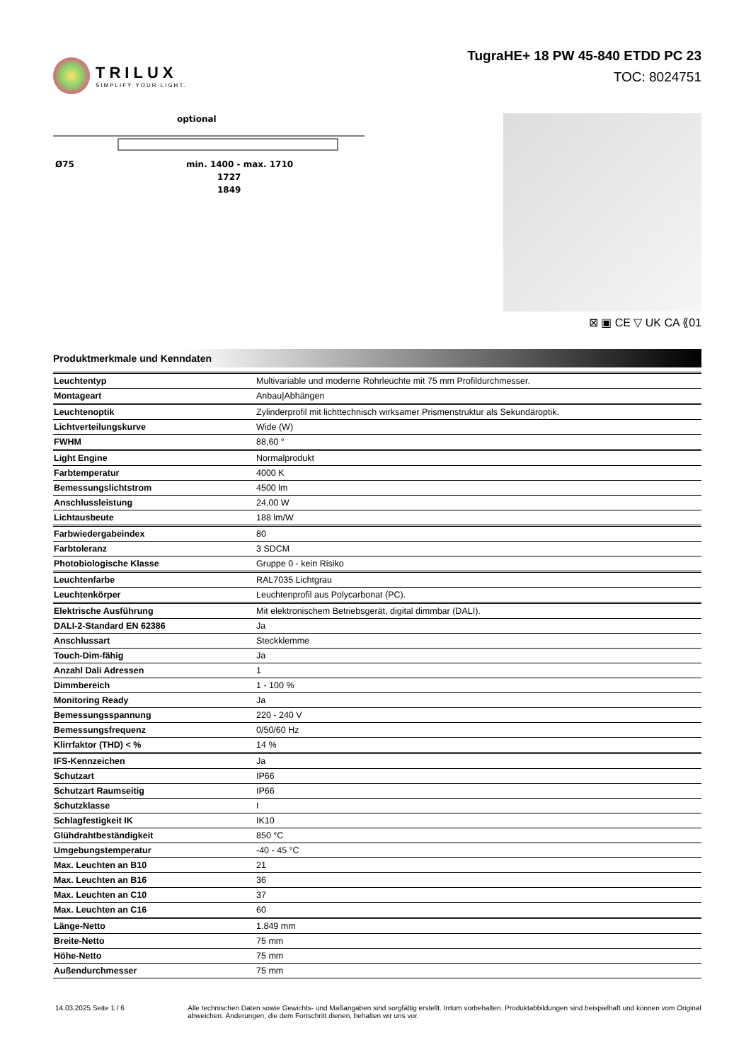TRILUX
SIMPLIFY YOUR LIGHT.
TugraHE+ 18 PW 45-840 ETDD PC 23
TOC: 8024751
optional
Ø75
min. 1400 - max. 1710
1727
1849
⊠ ▣ CE ▽ UK CA ⟪01
Produktmerkmale und Kenndaten
| Leuchtentyp | Multivariable und moderne Rohrleuchte mit 75 mm Profildurchmesser. |
| Montageart | Anbau/Abhängen |
| Leuchtenoptik | Zylinderprofil mit lichttechnisch wirksamer Prismenstruktur als Sekundäroptik. |
| Lichtverteilungskurve | Wide (W) |
| FWHM | 88,60 ° |
| Light Engine | Normalprodukt |
| Farbtemperatur | 4000 K |
| Bemessungslichtstrom | 4500 lm |
| Anschlussleistung | 24,00 W |
| Lichtausbeute | 188 lm/W |
| Farbwiedergabeindex | 80 |
| Farbtoleranz | 3 SDCM |
| Photobiologische Klasse | Gruppe 0 - kein Risiko |
| Leuchtenfarbe | RAL7035 Lichtgrau |
| Leuchtenkörper | Leuchtenprofil aus Polycarbonat (PC). |
| Elektrische Ausführung | Mit elektronischem Betriebsgerät, digital dimmbar (DALI). |
| DALI-2-Standard EN 62386 | Ja |
| Anschlussart | Steckklemme |
| Touch-Dim-fähig | Ja |
| Anzahl Dali Adressen | 1 |
| Dimmbereich | 1 - 100 % |
| Monitoring Ready | Ja |
| Bemessungsspannung | 220 - 240 V |
| Bemessungsfrequenz | 0/50/60 Hz |
| Klirrfaktor (THD) < % | 14 % |
| IFS-Kennzeichen | Ja |
| Schutzart | IP66 |
| Schutzart Raumseitig | IP66 |
| Schutzklasse | I |
| Schlagfestigkeit IK | IK10 |
| Glühdrahtbeständigkeit | 850 °C |
| Umgebungstemperatur | -40 - 45 °C |
| Max. Leuchten an B10 | 21 |
| Max. Leuchten an B16 | 36 |
| Max. Leuchten an C10 | 37 |
| Max. Leuchten an C16 | 60 |
| Länge-Netto | 1.849 mm |
| Breite-Netto | 75 mm |
| Höhe-Netto | 75 mm |
| Außendurchmesser | 75 mm |
14.03.2025 Seite 1 / 6 Alle technischen Daten sowie Gewichts- und Maßangaben sind sorgfältig erstellt. Irrtum vorbehalten. Produktabbildungen sind beispielhaft und können vom Original abweichen. Änderungen, die dem Fortschritt dienen, behalten wir uns vor.